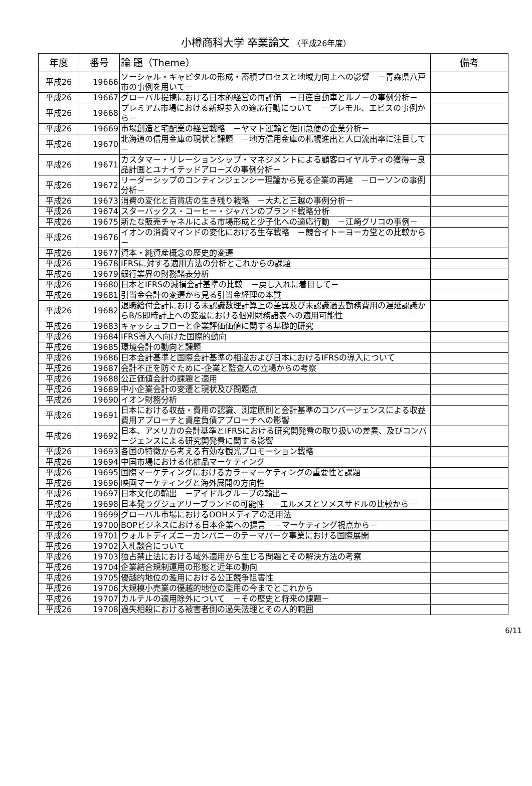小樽商科大学 卒業論文 （平成26年度）
| 年度 | 番号 | 論 題（Theme） | 備考 |
| --- | --- | --- | --- |
| 平成26 | 19666 | ソーシャル・キャピタルの形成・蓄積プロセスと地域力向上への影響 －青森県八戸市の事例を用いて－ | |
| 平成26 | 19667 | グローバル提携における日本的経営の再評価 －日産自動車とルノーの事例分析－ | |
| 平成26 | 19668 | プレミアム市場における新規参入の適応行動について －プレモル、エビスの事例から－ | |
| 平成26 | 19669 | 市場創造と宅配業の経営戦略 －ヤマト運輸と佐川急便の企業分析－ | |
| 平成26 | 19670 | 北海道の信用金庫の現状と課題 －地方信用金庫の札幌進出と人口流出率に注目して－ | |
| 平成26 | 19671 | カスタマー・リレーションシップ・マネジメントによる顧客ロイヤルティの獲得－良品計画とユナイテッドアローズの事例分析－ | |
| 平成26 | 19672 | リーダーシップのコンティンジェンシー理論から見る企業の再建 －ローソンの事例分析－ | |
| 平成26 | 19673 | 消費の変化と百貨店の生き残り戦略 －大丸と三越の事例分析－ | |
| 平成26 | 19674 | スターバックス・コーヒー・ジャパンのブランド戦略分析 | |
| 平成26 | 19675 | 新たな販売チャネルによる市場形成と少子化への適応行動 －江崎グリコの事例－ | |
| 平成26 | 19676 | イオンの消費マインドの変化における生存戦略 －競合イトーヨーカ堂との比較から－ | |
| 平成26 | 19677 | 資本・純資産概念の歴史的変遷 | |
| 平成26 | 19678 | IFRSに対する適用方法の分析とこれからの課題 | |
| 平成26 | 19679 | 銀行業界の財務諸表分析 | |
| 平成26 | 19680 | 日本とIFRSの減損会計基準の比較 －戻し入れに着目して－ | |
| 平成26 | 19681 | 引当金会計の変遷から見る引当金経理の本質 | |
| 平成26 | 19682 | 退職給付会計における未認識数理計算上の差異及び未認識過去勤務費用の遅延認識からB/S即時計上への変遷における個別財務諸表への適用可能性 | |
| 平成26 | 19683 | キャッシュフローと企業評価価値に関する基礎的研究 | |
| 平成26 | 19684 | IFRS導入へ向けた国際的動向 | |
| 平成26 | 19685 | 環境会計の動向と課題 | |
| 平成26 | 19686 | 日本会計基準と国際会計基準の相違および日本におけるIFRSの導入について | |
| 平成26 | 19687 | 会計不正を防ぐために-企業と監査人の立場からの考察 | |
| 平成26 | 19688 | 公正価値会計の課題と適用 | |
| 平成26 | 19689 | 中小企業会計の変遷と現状及び問題点 | |
| 平成26 | 19690 | イオン財務分析 | |
| 平成26 | 19691 | 日本における収益・費用の認識、測定原則と会計基準のコンバージェンスによる収益費用アプローチと資産負債アプローチへの影響 | |
| 平成26 | 19692 | 日本、アメリカの会計基準とIFRSにおける研究開発費の取り扱いの差異、及びコンバージェンスによる研究開発費に関する影響 | |
| 平成26 | 19693 | 各国の特徴から考える有効な観光プロモーション戦略 | |
| 平成26 | 19694 | 中国市場における化粧品マーケティング | |
| 平成26 | 19695 | 国際マーケティングにおけるカラーマーケティングの重要性と課題 | |
| 平成26 | 19696 | 映画マーケティングと海外展開の方向性 | |
| 平成26 | 19697 | 日本文化の輸出 －アイドルグループの輸出－ | |
| 平成26 | 19698 | 日本発ラグジュアリーブランドの可能性 －エルメスとソメスサドルの比較から－ | |
| 平成26 | 19699 | グローバル市場におけるOOHメディアの活用法 | |
| 平成26 | 19700 | BOPビジネスにおける日本企業への提言 －マーケティング視点から－ | |
| 平成26 | 19701 | ウォルトディズニーカンパニーのテーマパーク事業における国際展開 | |
| 平成26 | 19702 | 入札談合について | |
| 平成26 | 19703 | 独占禁止法における域外適用から生じる問題とその解決方法の考察 | |
| 平成26 | 19704 | 企業結合規制運用の形態と近年の動向 | |
| 平成26 | 19705 | 優越的地位の濫用における公正競争阻害性 | |
| 平成26 | 19706 | 大規模小売業の優越的地位の濫用の今までとこれから | |
| 平成26 | 19707 | カルテルの適用除外について －その歴史と将来の課題－ | |
| 平成26 | 19708 | 過失相殺における被害者側の過失法理とその人的範囲 | |
6/11